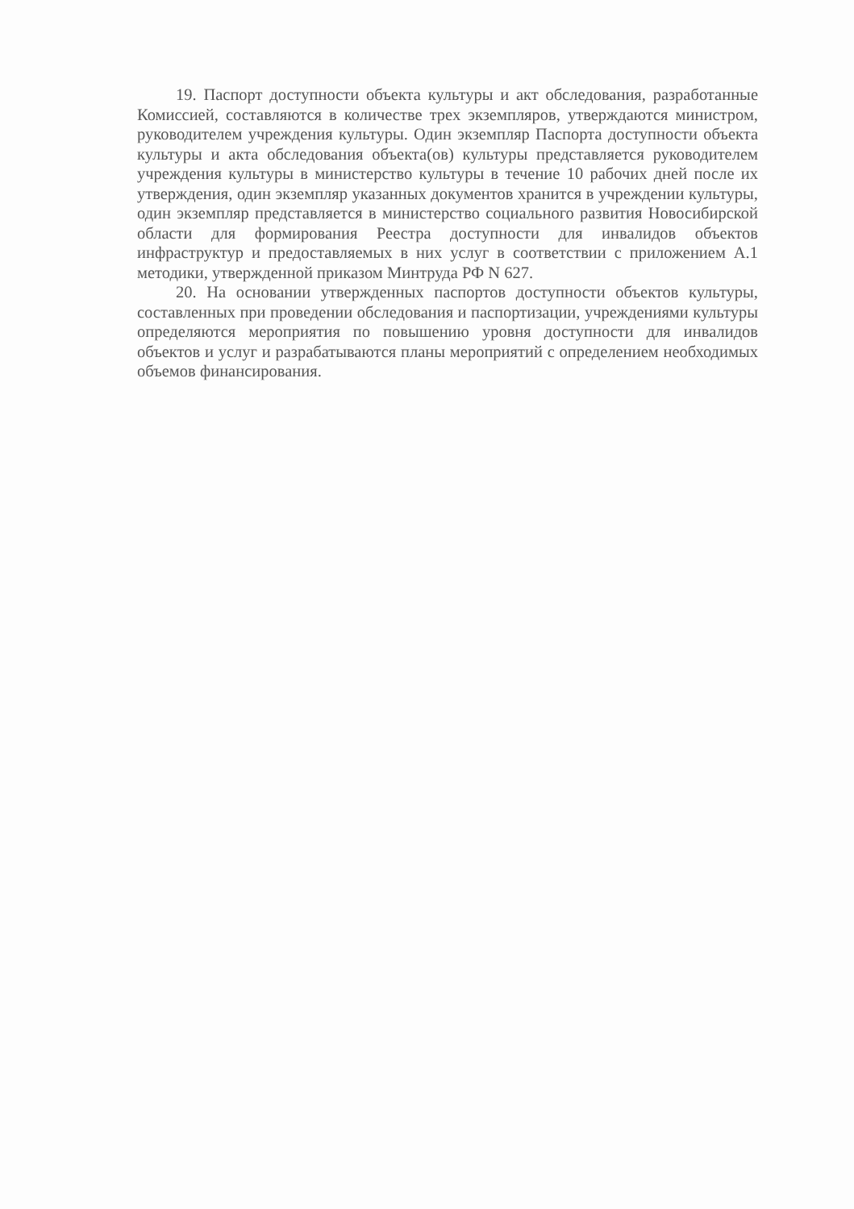19. Паспорт доступности объекта культуры и акт обследования, разработанные Комиссией, составляются в количестве трех экземпляров, утверждаются министром, руководителем учреждения культуры. Один экземпляр Паспорта доступности объекта культуры и акта обследования объекта(ов) культуры представляется руководителем учреждения культуры в министерство культуры в течение 10 рабочих дней после их утверждения, один экземпляр указанных документов хранится в учреждении культуры, один экземпляр представляется в министерство социального развития Новосибирской области для формирования Реестра доступности для инвалидов объектов инфраструктур и предоставляемых в них услуг в соответствии с приложением А.1 методики, утвержденной приказом Минтруда РФ N 627.
20. На основании утвержденных паспортов доступности объектов культуры, составленных при проведении обследования и паспортизации, учреждениями культуры определяются мероприятия по повышению уровня доступности для инвалидов объектов и услуг и разрабатываются планы мероприятий с определением необходимых объемов финансирования.